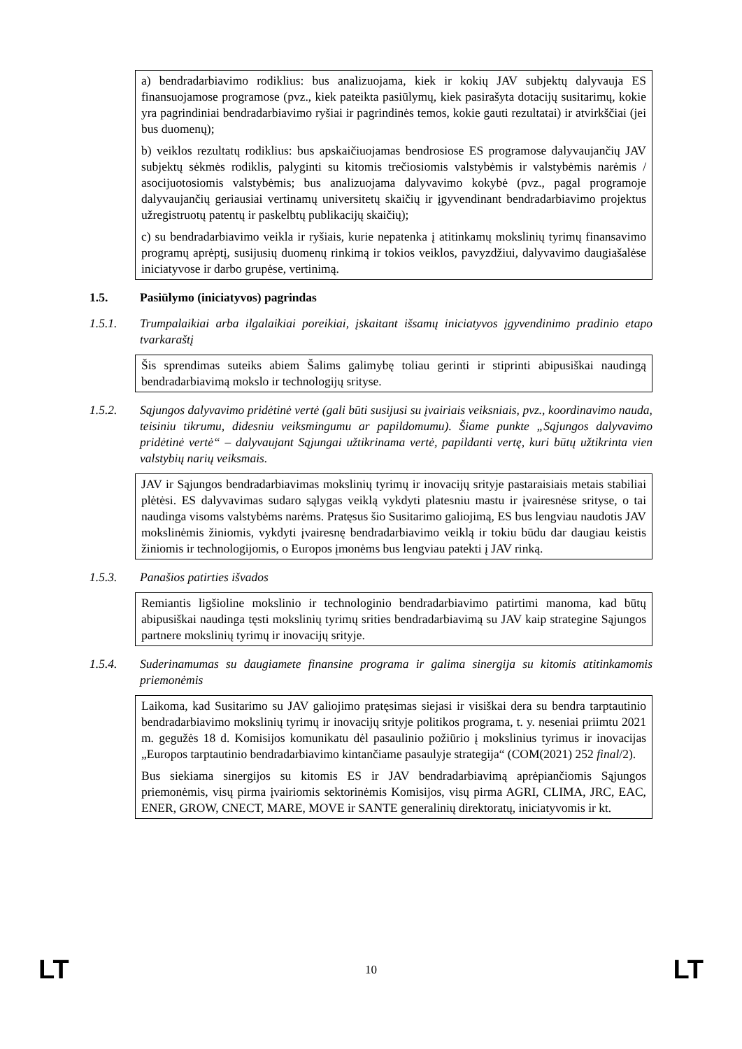a) bendradarbiavimo rodiklius: bus analizuojama, kiek ir kokių JAV subjektų dalyvauja ES finansuojamose programose (pvz., kiek pateikta pasiūlymų, kiek pasirašyta dotacijų susitarimų, kokie yra pagrindiniai bendradarbiavimo ryšiai ir pagrindinės temos, kokie gauti rezultatai) ir atvirkščiai (jei bus duomenų);
b) veiklos rezultatų rodiklius: bus apskaičiuojamas bendrosiose ES programose dalyvaujančių JAV subjektų sėkmės rodiklis, palyginti su kitomis trečiosiomis valstybėmis ir valstybėmis narėmis / asocijuotosiomis valstybėmis; bus analizuojama dalyvavimo kokybė (pvz., pagal programoje dalyvaujančių geriausiai vertinamų universitetų skaičių ir įgyvendinant bendradarbiavimo projektus užregistruotų patentų ir paskelbtų publikacijų skaičių);
c) su bendradarbiavimo veikla ir ryšiais, kurie nepatenka į atitinkamų mokslinių tyrimų finansavimo programų aprėptį, susijusių duomenų rinkimą ir tokios veiklos, pavyzdžiui, dalyvavimo daugiašalėse iniciatyvose ir darbo grupėse, vertinimą.
1.5. Pasiūlymo (iniciatyvos) pagrindas
1.5.1. Trumpalaikiai arba ilgalaikiai poreikiai, įskaitant išsamų iniciatyvos įgyvendinimo pradinio etapo tvarkaraštį
Šis sprendimas suteiks abiem Šalims galimybę toliau gerinti ir stiprinti abipusiškai naudingą bendradarbiavimą mokslo ir technologijų srityse.
1.5.2. Sąjungos dalyvavimo pridėtinė vertė (gali būti susijusi su įvairiais veiksniais, pvz., koordinavimo nauda, teisiniu tikrumu, didesniu veiksmingumu ar papildomumu). Šiame punkte „Sąjungos dalyvavimo pridėtinė vertė“ – dalyvaujant Sąjungai užtikrinama vertė, papildanti vertę, kuri būtų užtikrinta vien valstybių narių veiksmais.
JAV ir Sąjungos bendradarbiavimas mokslinių tyrimų ir inovacijų srityje pastaraisiais metais stabiliai plėtėsi. ES dalyvavimas sudaro sąlygas veiklą vykdyti platesniu mastu ir įvairesnėse srityse, o tai naudinga visoms valstybėms narėms. Pratęsus šio Susitarimo galiojimą, ES bus lengviau naudotis JAV mokslinėmis žiniomis, vykdyti įvairesnę bendradarbiavimo veiklą ir tokiu būdu dar daugiau keistis žiniomis ir technologijomis, o Europos įmonėms bus lengviau patekti į JAV rinką.
1.5.3. Panašios patirties išvados
Remiantis ligšioline mokslinio ir technologinio bendradarbiavimo patirtimi manoma, kad būtų abipusiškai naudinga tęsti mokslinių tyrimų srities bendradarbiavimą su JAV kaip strategine Sąjungos partnere mokslinių tyrimų ir inovacijų srityje.
1.5.4. Suderinamumas su daugiamete finansine programa ir galima sinergija su kitomis atitinkamomis priemonėmis
Laikoma, kad Susitarimo su JAV galiojimo pratęsimas siejasi ir visiškai dera su bendra tarptautinio bendradarbiavimo mokslinių tyrimų ir inovacijų srityje politikos programa, t. y. neseniai priimtu 2021 m. gegužės 18 d. Komisijos komunikatu dėl pasaulinio požiūrio į mokslinius tyrimus ir inovacijas „Europos tarptautinio bendradarbiavimo kintančiame pasaulyje strategija“ (COM(2021) 252 final/2).
Bus siekiama sinergijos su kitomis ES ir JAV bendradarbiavimą aprėpiančiomis Sąjungos priemonėmis, visų pirma įvairiomis sektorinėmis Komisijos, visų pirma AGRI, CLIMA, JRC, EAC, ENER, GROW, CNECT, MARE, MOVE ir SANTE generalinių direktoratų, iniciatyvomis ir kt.
LT 10 LT